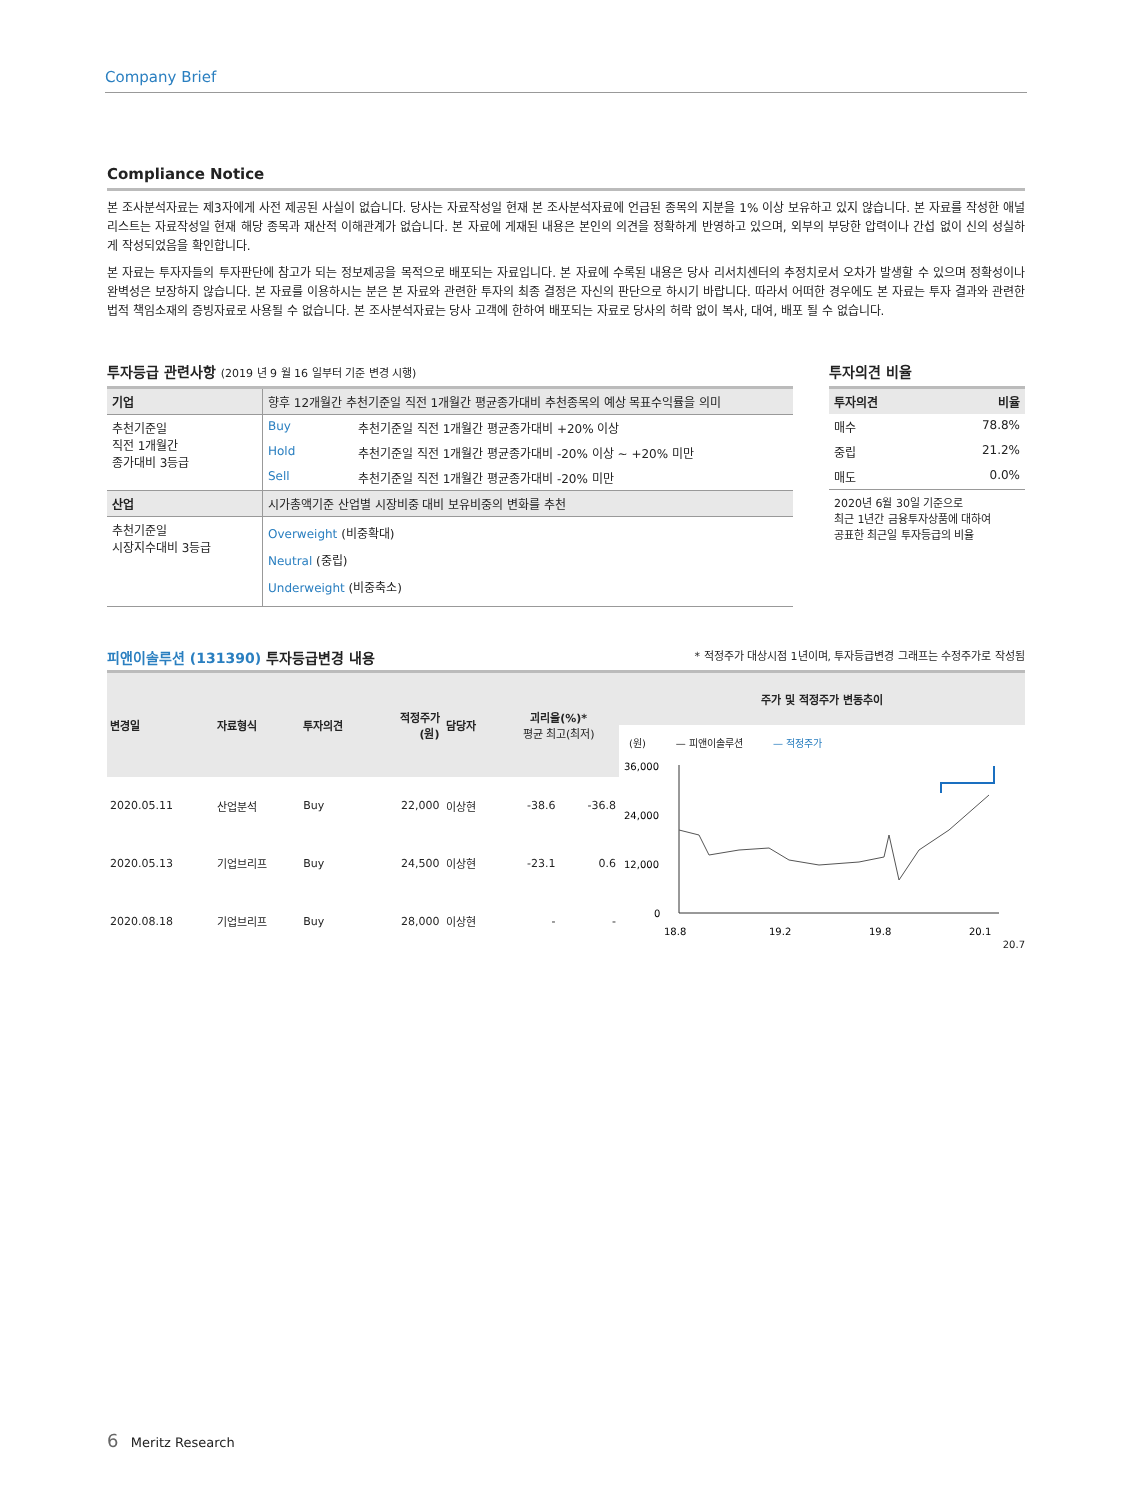Company Brief
Compliance Notice
본 조사분석자료는 제3자에게 사전 제공된 사실이 없습니다. 당사는 자료작성일 현재 본 조사분석자료에 언급된 종목의 지분을 1% 이상 보유하고 있지 않습니다. 본 자료를 작성한 애널리스트는 자료작성일 현재 해당 종목과 재산적 이해관계가 없습니다. 본 자료에 게재된 내용은 본인의 의견을 정확하게 반영하고 있으며, 외부의 부당한 압력이나 간섭 없이 신의 성실하게 작성되었음을 확인합니다.
본 자료는 투자자들의 투자판단에 참고가 되는 정보제공을 목적으로 배포되는 자료입니다. 본 자료에 수록된 내용은 당사 리서치센터의 추정치로서 오차가 발생할 수 있으며 정확성이나 완벽성은 보장하지 않습니다. 본 자료를 이용하시는 분은 본 자료와 관련한 투자의 최종 결정은 자신의 판단으로 하시기 바랍니다. 따라서 어떠한 경우에도 본 자료는 투자 결과와 관련한 법적 책임소재의 증빙자료로 사용될 수 없습니다. 본 조사분석자료는 당사 고객에 한하여 배포되는 자료로 당사의 허락 없이 복사, 대여, 배포 될 수 없습니다.
투자등급 관련사항 (2019 년 9 월 16 일부터 기준 변경 시행)
| 기업 | 향후 12개월간 추천기준일 직전 1개월간 평균종가대비 추천종목의 예상 목표수익률을 의미 | |
| 추천기준일 직전 1개월간 종가대비 3등급 | Buy | 추천기준일 직전 1개월간 평균종가대비 +20% 이상 |
| | Hold | 추천기준일 직전 1개월간 평균종가대비 -20% 이상 ~ +20% 미만 |
| | Sell | 추천기준일 직전 1개월간 평균종가대비 -20% 미만 |
| 산업 | 시가총액기준 산업별 시장비중 대비 보유비중의 변화를 추천 | |
| 추천기준일 시장지수대비 3등급 | Overweight (비중확대) Neutral (중립) Underweight (비중축소) | |
투자의견 비율
| 투자의견 | 비율 |
| 매수 | 78.8% |
| 중립 | 21.2% |
| 매도 | 0.0% |
| 2020년 6월 30일 기준으로 최근 1년간 금융투자상품에 대하여 공표한 최근일 투자등급의 비율 | |
피앤이솔루션 (131390) 투자등급변경 내용 * 적정주가 대상시점 1년이며, 투자등급변경 그래프는 수정주가로 작성됨
| 변경일 | 자료형식 | 투자의견 | 적정주가 (원) | 담당자 | 괴리율(%)* 평균 최고(최저) | |
| --- | --- | --- | --- | --- | --- | --- |
| 2020.05.11 | 산업분석 | Buy | 22,000 | 이상현 | -38.6 | -36.8 |
| 2020.05.13 | 기업브리프 | Buy | 24,500 | 이상현 | -23.1 | 0.6 |
| 2020.08.18 | 기업브리프 | Buy | 28,000 | 이상현 | - | - |
주가 및 적정주가 변동추이
(원) — 피앤이솔루션 — 적정주가
36,000
24,000
12,000
0
18.8
19.2
19.8
20.1
20.7
6 Meritz Research